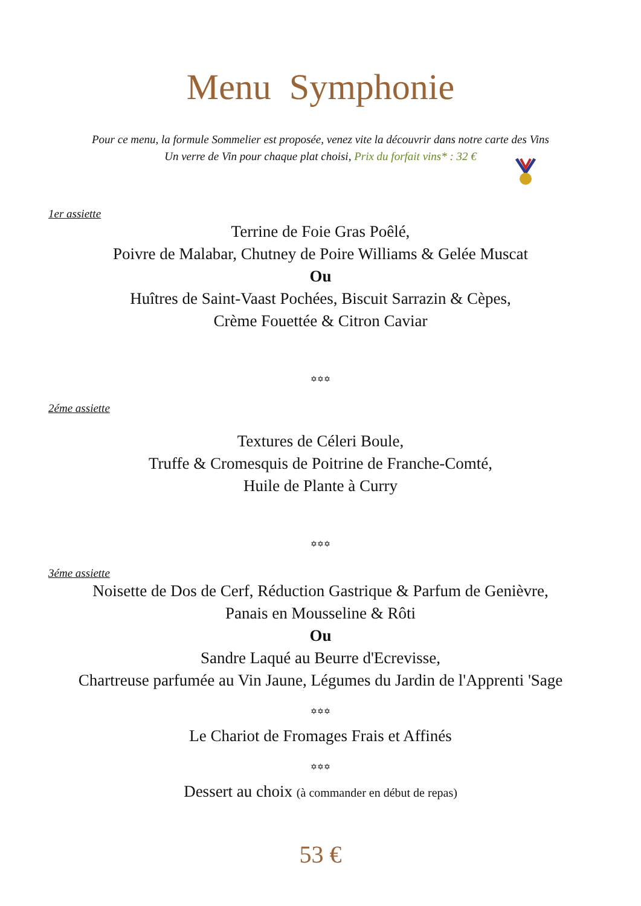Menu Symphonie
Pour ce menu, la formule Sommelier est proposée, venez vite la découvrir dans notre carte des Vins
Un verre de Vin pour chaque plat choisi, Prix du forfait vins* : 32 €
1er assiette
Terrine de Foie Gras Poêlé,
Poivre de Malabar, Chutney de Poire Williams & Gelée Muscat
Ou
Huîtres de Saint-Vaast Pochées, Biscuit Sarrazin & Cèpes,
Crème Fouettée & Citron Caviar
✡✡✡
2éme assiette
Textures de Céleri Boule,
Truffe & Cromesquis de Poitrine de Franche-Comté,
Huile de Plante à Curry
✡✡✡
3éme assiette
Noisette de Dos de Cerf, Réduction Gastrique & Parfum de Genièvre,
Panais en Mousseline & Rôti
Ou
Sandre Laqué au Beurre d'Ecrevisse,
Chartreuse parfumée au Vin Jaune, Légumes du Jardin de l'Apprenti 'Sage
✡✡✡
Le Chariot de Fromages Frais et Affinés
✡✡✡
Dessert au choix (à commander en début de repas)
53 €